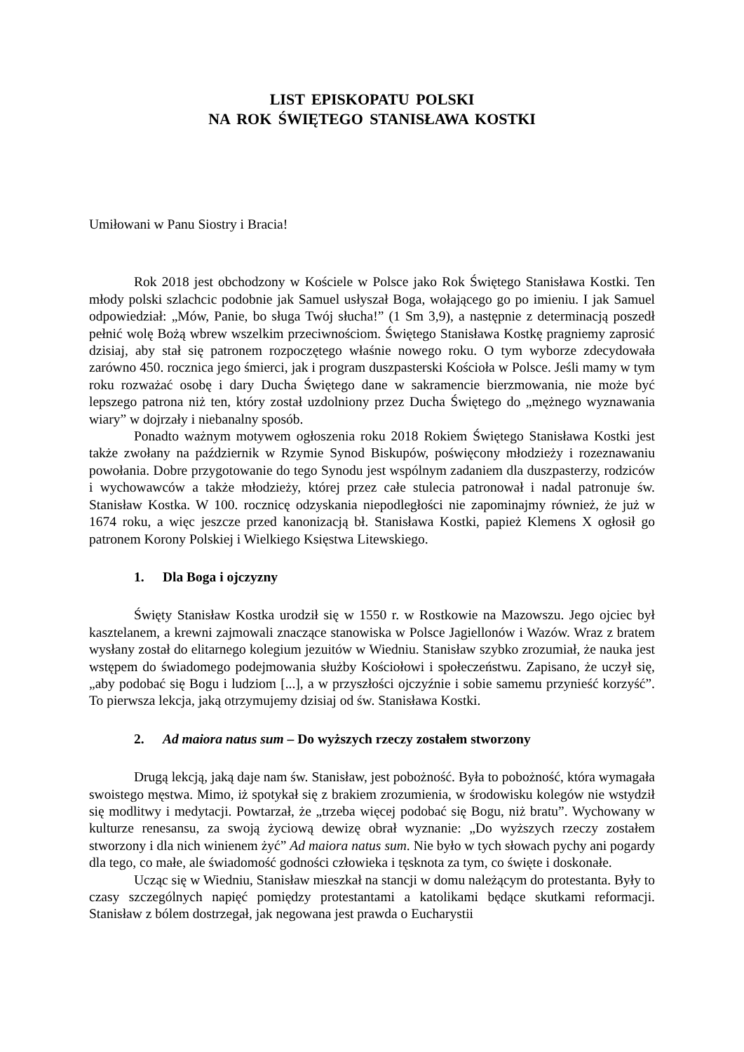LIST EPISKOPATU POLSKI
NA ROK ŚWIĘTEGO STANISŁAWA KOSTKI
Umiłowani w Panu Siostry i Bracia!
Rok 2018 jest obchodzony w Kościele w Polsce jako Rok Świętego Stanisława Kostki. Ten młody polski szlachcic podobnie jak Samuel usłyszał Boga, wołającego go po imieniu. I jak Samuel odpowiedział: „Mów, Panie, bo sługa Twój słucha!” (1 Sm 3,9), a następnie z determinacją poszedł pełnić wolę Bożą wbrew wszelkim przeciwnościom. Świętego Stanisława Kostkę pragniemy zaprosić dzisiaj, aby stał się patronem rozpoczętego właśnie nowego roku. O tym wyborze zdecydowała zarówno 450. rocznica jego śmierci, jak i program duszpasterski Kościoła w Polsce. Jeśli mamy w tym roku rozważać osobę i dary Ducha Świętego dane w sakramencie bierzmowania, nie może być lepszego patrona niż ten, który został uzdolniony przez Ducha Świętego do „mężnego wyznawania wiary” w dojrzały i niebanalny sposób.
Ponadto ważnym motywem ogłoszenia roku 2018 Rokiem Świętego Stanisława Kostki jest także zwołany na październik w Rzymie Synod Biskupów, poświęcony młodzieży i rozeznawaniu powołania. Dobre przygotowanie do tego Synodu jest wspólnym zadaniem dla duszpasterzy, rodziców i wychowawców a także młodzieży, której przez całe stulecia patronował i nadal patronuje św. Stanisław Kostka. W 100. rocznicę odzyskania niepodległości nie zapominajmy również, że już w 1674 roku, a więc jeszcze przed kanonizacją bł. Stanisława Kostki, papież Klemens X ogłosił go patronem Korony Polskiej i Wielkiego Księstwa Litewskiego.
1. Dla Boga i ojczyzny
Święty Stanisław Kostka urodził się w 1550 r. w Rostkowie na Mazowszu. Jego ojciec był kasztelanem, a krewni zajmowali znaczące stanowiska w Polsce Jagiellonów i Wazów. Wraz z bratem wysłany został do elitarnego kolegium jezuitów w Wiedniu. Stanisław szybko zrozumiał, że nauka jest wstępem do świadomego podejmowania służby Kościołowi i społeczeństwu. Zapisano, że uczył się, „aby podobać się Bogu i ludziom [...], a w przyszłości ojczyźnie i sobie samemu przynieść korzyść”. To pierwsza lekcja, jaką otrzymujemy dzisiaj od św. Stanisława Kostki.
2. Ad maiora natus sum – Do wyższych rzeczy zostałem stworzony
Drugą lekcją, jaką daje nam św. Stanisław, jest pobożność. Była to pobożność, która wymagała swoistego męstwa. Mimo, iż spotykał się z brakiem zrozumienia, w środowisku kolegów nie wstydził się modlitwy i medytacji. Powtarzał, że „trzeba więcej podobać się Bogu, niż bratu”. Wychowany w kulturze renesansu, za swoją życiową dewizę obrał wyznanie: „Do wyższych rzeczy zostałem stworzony i dla nich winienem żyć” Ad maiora natus sum. Nie było w tych słowach pychy ani pogardy dla tego, co małe, ale świadomość godności człowieka i tęsknota za tym, co święte i doskonałe.
Ucząc się w Wiedniu, Stanisław mieszkał na stancji w domu należącym do protestanta. Były to czasy szczególnych napięć pomiędzy protestantami a katolikami będące skutkami reformacji. Stanisław z bólem dostrzegał, jak negowana jest prawda o Eucharystii